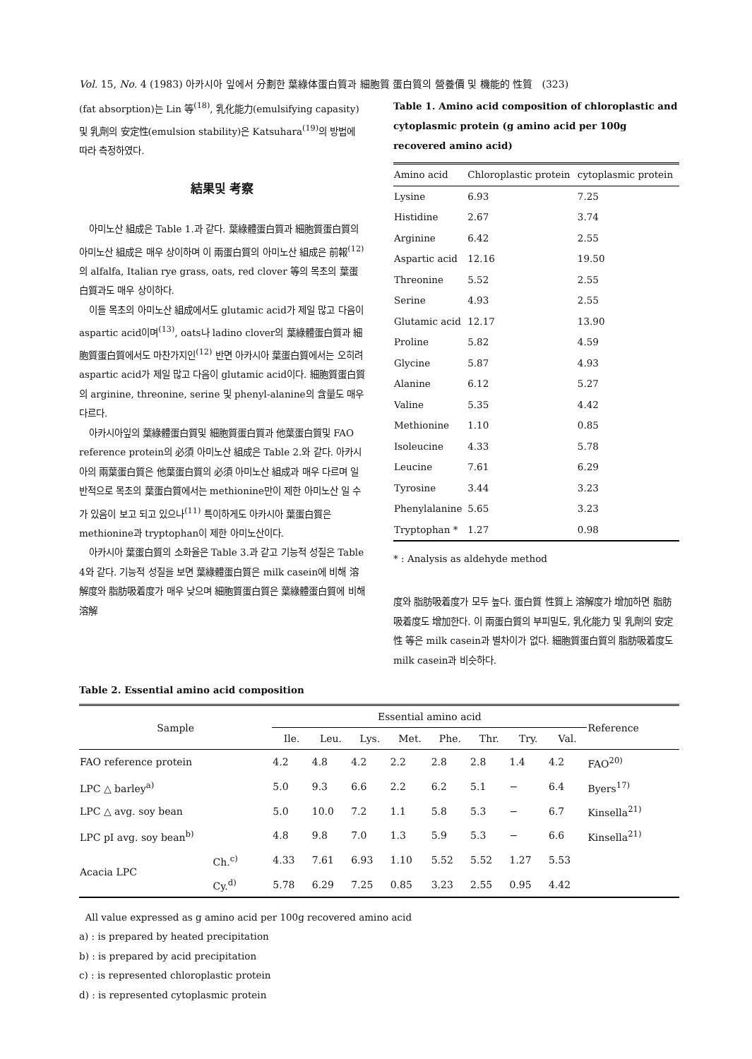Vol. 15, No. 4 (1983) 아카시아 잎에서 分劃한 葉綠体蛋白質과 細胞質 蛋白質의 營養價 및 機能的 性質 (323)
(fat absorption)는 Lin 等<sup>(18)</sup>, 乳化能力(emulsifying capasity) 및 乳劑의 安定性(emulsion stability)은 Katsuhara<sup>(19)</sup>의 방법에 따라 측정하였다.
結果및 考察
아미노산 組成은 Table 1.과 같다. 葉綠體蛋白質과 細胞質蛋白質의 아미노산 組成은 매우 상이하며 이 兩蛋白質의 아미노산 組成은 前報<sup>(12)</sup>의 alfalfa, Italian rye grass, oats, red clover 等의 목초의 葉蛋白質과도 매우 상이하다.
이들 목초의 아미노산 組成에서도 glutamic acid가 제일 많고 다음이 aspartic acid이며<sup>(13)</sup>, oats나 ladino clover의 葉綠體蛋白質과 細胞質蛋白質에서도 마찬가지인<sup>(12)</sup> 반면 아카시아 葉蛋白質에서는 오히려 aspartic acid가 제일 많고 다음이 glutamic acid이다. 細胞質蛋白質의 arginine, threonine, serine 및 phenyl-alanine의 含量도 매우 다르다.
아카시아잎의 葉綠體蛋白質및 細胞質蛋白質과 他葉蛋白質및 FAO reference protein의 必須 아미노산 組成은 Table 2.와 같다. 아카시아의 兩葉蛋白質은 他葉蛋白質의 必須 아미노산 組成과 매우 다르며 일반적으로 목초의 葉蛋白質에서는 methionine만이 제한 아미노산 일 수가 있음이 보고 되고 있으나<sup>(11)</sup> 특이하게도 아카시아 葉蛋白質은 methionine과 tryptophan이 제한 아미노산이다.
아카시아 葉蛋白質의 소화율은 Table 3.과 같고 기능적 성질은 Table 4와 같다. 기능적 성질을 보면 葉綠體蛋白質은 milk casein에 비해 溶解度와 脂肪吸着度가 매우 낮으며 細胞質蛋白質은 葉綠體蛋白質에 비해 溶解
Table 1. Amino acid composition of chloroplastic and cytoplasmic protein (g amino acid per 100g recovered amino acid)
| Amino acid | Chloroplastic protein | cytoplasmic protein |
| --- | --- | --- |
| Lysine | 6.93 | 7.25 |
| Histidine | 2.67 | 3.74 |
| Arginine | 6.42 | 2.55 |
| Aspartic acid | 12.16 | 19.50 |
| Threonine | 5.52 | 2.55 |
| Serine | 4.93 | 2.55 |
| Glutamic acid | 12.17 | 13.90 |
| Proline | 5.82 | 4.59 |
| Glycine | 5.87 | 4.93 |
| Alanine | 6.12 | 5.27 |
| Valine | 5.35 | 4.42 |
| Methionine | 1.10 | 0.85 |
| Isoleucine | 4.33 | 5.78 |
| Leucine | 7.61 | 6.29 |
| Tyrosine | 3.44 | 3.23 |
| Phenylalanine | 5.65 | 3.23 |
| Tryptophan * | 1.27 | 0.98 |
* : Analysis as aldehyde method
度와 脂肪吸着度가 모두 높다. 蛋白質 性質上 溶解度가 增加하면 脂肪吸着度도 增加한다. 이 兩蛋白質의 부피밀도, 乳化能力 및 乳劑의 安定性 等은 milk casein과 별차이가 없다. 細胞質蛋白質의 脂肪吸着度도 milk casein과 비슷하다.
Table 2. Essential amino acid composition
| Sample | | Essential amino acid | | | | | | | | Reference |
| --- | --- | --- | --- | --- | --- | --- | --- | --- | --- | --- |
| | | Ile. | Leu. | Lys. | Met. | Phe. | Thr. | Try. | Val. | |
| FAO reference protein | | 4.2 | 4.8 | 4.2 | 2.2 | 2.8 | 2.8 | 1.4 | 4.2 | FAO<sup>20)</sup> |
| LPC △ barley<sup>a)</sup> | | 5.0 | 9.3 | 6.6 | 2.2 | 6.2 | 5.1 | − | 6.4 | Byers<sup>17)</sup> |
| LPC △ avg. soy bean | | 5.0 | 10.0 | 7.2 | 1.1 | 5.8 | 5.3 | − | 6.7 | Kinsella<sup>21)</sup> |
| LPC pI avg. soy bean<sup>b)</sup> | | 4.8 | 9.8 | 7.0 | 1.3 | 5.9 | 5.3 | − | 6.6 | Kinsella<sup>21)</sup> |
| Acacia LPC | Ch.<sup>c)</sup> | 4.33 | 7.61 | 6.93 | 1.10 | 5.52 | 5.52 | 1.27 | 5.53 | |
| | Cy.<sup>d)</sup> | 5.78 | 6.29 | 7.25 | 0.85 | 3.23 | 2.55 | 0.95 | 4.42 | |
All value expressed as g amino acid per 100g recovered amino acid
a) : is prepared by heated precipitation
b) : is prepared by acid precipitation
c) : is represented chloroplastic protein
d) : is represented cytoplasmic protein